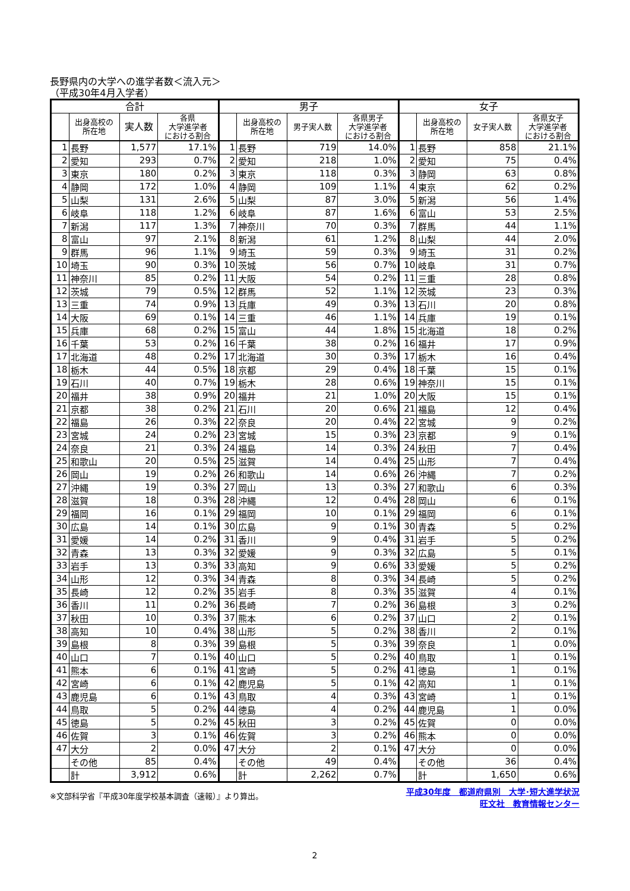長野県内の大学への進学者数＜流入元＞
（平成30年4月入学者）
| 合計 | | | | 男子 | | | | 女子 | | | |
| --- | --- | --- | --- | --- | --- | --- | --- | --- | --- | --- | --- |
| | 出身高校の 所在地 | 実人数 | 各県 大学進学者 における割合 | | 出身高校の 所在地 | 男子実人数 | 各県男子 大学進学者 における割合 | | 出身高校の 所在地 | 女子実人数 | 各県女子 大学進学者 における割合 |
| 1 | 長野 | 1,577 | 17.1% | 1 | 長野 | 719 | 14.0% | 1 | 長野 | 858 | 21.1% |
| 2 | 愛知 | 293 | 0.7% | 2 | 愛知 | 218 | 1.0% | 2 | 愛知 | 75 | 0.4% |
| 3 | 東京 | 180 | 0.2% | 3 | 東京 | 118 | 0.3% | 3 | 静岡 | 63 | 0.8% |
| 4 | 静岡 | 172 | 1.0% | 4 | 静岡 | 109 | 1.1% | 4 | 東京 | 62 | 0.2% |
| 5 | 山梨 | 131 | 2.6% | 5 | 山梨 | 87 | 3.0% | 5 | 新潟 | 56 | 1.4% |
| 6 | 岐阜 | 118 | 1.2% | 6 | 岐阜 | 87 | 1.6% | 6 | 富山 | 53 | 2.5% |
| 7 | 新潟 | 117 | 1.3% | 7 | 神奈川 | 70 | 0.3% | 7 | 群馬 | 44 | 1.1% |
| 8 | 富山 | 97 | 2.1% | 8 | 新潟 | 61 | 1.2% | 8 | 山梨 | 44 | 2.0% |
| 9 | 群馬 | 96 | 1.1% | 9 | 埼玉 | 59 | 0.3% | 9 | 埼玉 | 31 | 0.2% |
| 10 | 埼玉 | 90 | 0.3% | 10 | 茨城 | 56 | 0.7% | 10 | 岐阜 | 31 | 0.7% |
| 11 | 神奈川 | 85 | 0.2% | 11 | 大阪 | 54 | 0.2% | 11 | 三重 | 28 | 0.8% |
| 12 | 茨城 | 79 | 0.5% | 12 | 群馬 | 52 | 1.1% | 12 | 茨城 | 23 | 0.3% |
| 13 | 三重 | 74 | 0.9% | 13 | 兵庫 | 49 | 0.3% | 13 | 石川 | 20 | 0.8% |
| 14 | 大阪 | 69 | 0.1% | 14 | 三重 | 46 | 1.1% | 14 | 兵庫 | 19 | 0.1% |
| 15 | 兵庫 | 68 | 0.2% | 15 | 富山 | 44 | 1.8% | 15 | 北海道 | 18 | 0.2% |
| 16 | 千葉 | 53 | 0.2% | 16 | 千葉 | 38 | 0.2% | 16 | 福井 | 17 | 0.9% |
| 17 | 北海道 | 48 | 0.2% | 17 | 北海道 | 30 | 0.3% | 17 | 栃木 | 16 | 0.4% |
| 18 | 栃木 | 44 | 0.5% | 18 | 京都 | 29 | 0.4% | 18 | 千葉 | 15 | 0.1% |
| 19 | 石川 | 40 | 0.7% | 19 | 栃木 | 28 | 0.6% | 19 | 神奈川 | 15 | 0.1% |
| 20 | 福井 | 38 | 0.9% | 20 | 福井 | 21 | 1.0% | 20 | 大阪 | 15 | 0.1% |
| 21 | 京都 | 38 | 0.2% | 21 | 石川 | 20 | 0.6% | 21 | 福島 | 12 | 0.4% |
| 22 | 福島 | 26 | 0.3% | 22 | 奈良 | 20 | 0.4% | 22 | 宮城 | 9 | 0.2% |
| 23 | 宮城 | 24 | 0.2% | 23 | 宮城 | 15 | 0.3% | 23 | 京都 | 9 | 0.1% |
| 24 | 奈良 | 21 | 0.3% | 24 | 福島 | 14 | 0.3% | 24 | 秋田 | 7 | 0.4% |
| 25 | 和歌山 | 20 | 0.5% | 25 | 滋賀 | 14 | 0.4% | 25 | 山形 | 7 | 0.4% |
| 26 | 岡山 | 19 | 0.2% | 26 | 和歌山 | 14 | 0.6% | 26 | 沖縄 | 7 | 0.2% |
| 27 | 沖縄 | 19 | 0.3% | 27 | 岡山 | 13 | 0.3% | 27 | 和歌山 | 6 | 0.3% |
| 28 | 滋賀 | 18 | 0.3% | 28 | 沖縄 | 12 | 0.4% | 28 | 岡山 | 6 | 0.1% |
| 29 | 福岡 | 16 | 0.1% | 29 | 福岡 | 10 | 0.1% | 29 | 福岡 | 6 | 0.1% |
| 30 | 広島 | 14 | 0.1% | 30 | 広島 | 9 | 0.1% | 30 | 青森 | 5 | 0.2% |
| 31 | 愛媛 | 14 | 0.2% | 31 | 香川 | 9 | 0.4% | 31 | 岩手 | 5 | 0.2% |
| 32 | 青森 | 13 | 0.3% | 32 | 愛媛 | 9 | 0.3% | 32 | 広島 | 5 | 0.1% |
| 33 | 岩手 | 13 | 0.3% | 33 | 高知 | 9 | 0.6% | 33 | 愛媛 | 5 | 0.2% |
| 34 | 山形 | 12 | 0.3% | 34 | 青森 | 8 | 0.3% | 34 | 長崎 | 5 | 0.2% |
| 35 | 長崎 | 12 | 0.2% | 35 | 岩手 | 8 | 0.3% | 35 | 滋賀 | 4 | 0.1% |
| 36 | 香川 | 11 | 0.2% | 36 | 長崎 | 7 | 0.2% | 36 | 島根 | 3 | 0.2% |
| 37 | 秋田 | 10 | 0.3% | 37 | 熊本 | 6 | 0.2% | 37 | 山口 | 2 | 0.1% |
| 38 | 高知 | 10 | 0.4% | 38 | 山形 | 5 | 0.2% | 38 | 香川 | 2 | 0.1% |
| 39 | 島根 | 8 | 0.3% | 39 | 島根 | 5 | 0.3% | 39 | 奈良 | 1 | 0.0% |
| 40 | 山口 | 7 | 0.1% | 40 | 山口 | 5 | 0.2% | 40 | 鳥取 | 1 | 0.1% |
| 41 | 熊本 | 6 | 0.1% | 41 | 宮崎 | 5 | 0.2% | 41 | 徳島 | 1 | 0.1% |
| 42 | 宮崎 | 6 | 0.1% | 42 | 鹿児島 | 5 | 0.1% | 42 | 高知 | 1 | 0.1% |
| 43 | 鹿児島 | 6 | 0.1% | 43 | 鳥取 | 4 | 0.3% | 43 | 宮崎 | 1 | 0.1% |
| 44 | 鳥取 | 5 | 0.2% | 44 | 徳島 | 4 | 0.2% | 44 | 鹿児島 | 1 | 0.0% |
| 45 | 徳島 | 5 | 0.2% | 45 | 秋田 | 3 | 0.2% | 45 | 佐賀 | 0 | 0.0% |
| 46 | 佐賀 | 3 | 0.1% | 46 | 佐賀 | 3 | 0.2% | 46 | 熊本 | 0 | 0.0% |
| 47 | 大分 | 2 | 0.0% | 47 | 大分 | 2 | 0.1% | 47 | 大分 | 0 | 0.0% |
| | その他 | 85 | 0.4% | | その他 | 49 | 0.4% | | その他 | 36 | 0.4% |
| | 計 | 3,912 | 0.6% | | 計 | 2,262 | 0.7% | | 計 | 1,650 | 0.6% |
※文部科学省『平成30年度学校基本調査（速報）』より算出。
平成30年度　都道府県別　大学･短大進学状況
旺文社　教育情報センター
2